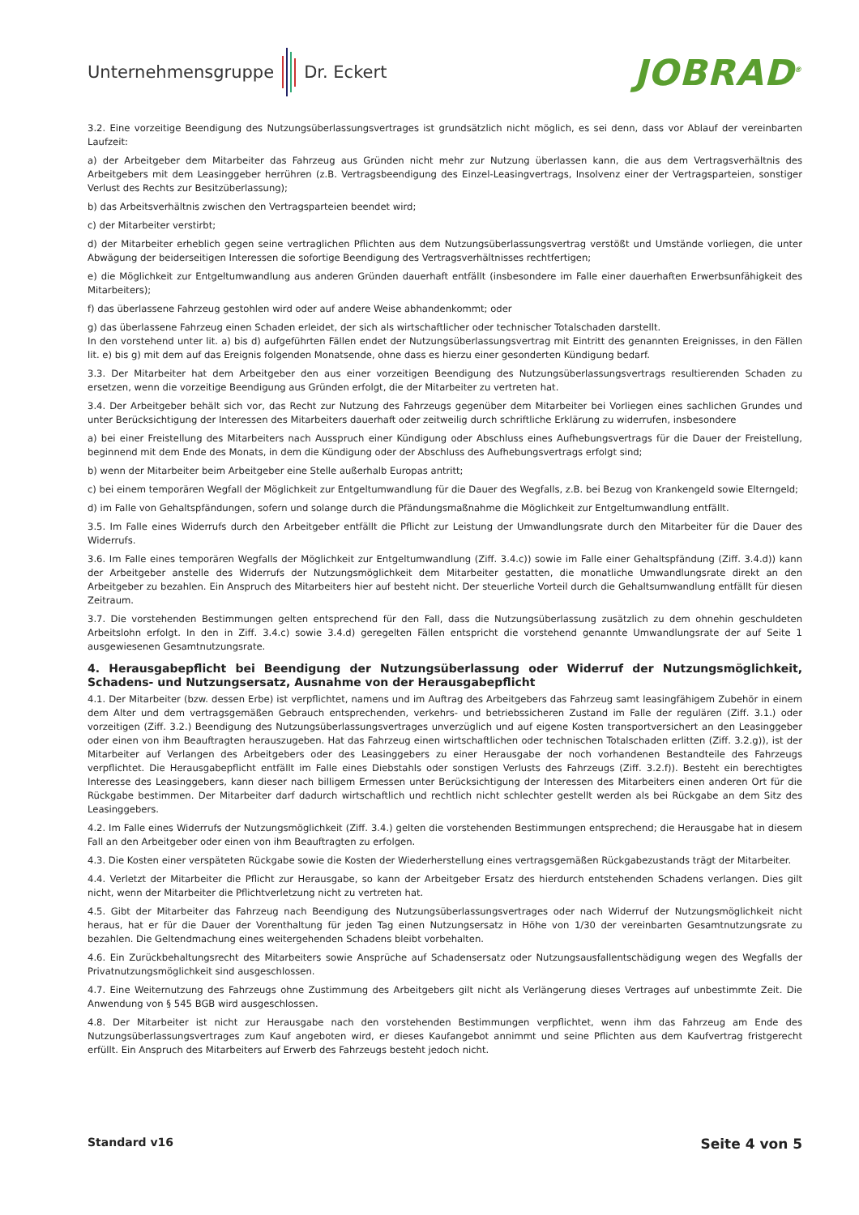Unternehmensgruppe Dr. Eckert
JOBRAD<sup>®</sup>
3.2. Eine vorzeitige Beendigung des Nutzungsüberlassungsvertrages ist grundsätzlich nicht möglich, es sei denn, dass vor Ablauf der vereinbarten Laufzeit:
a) der Arbeitgeber dem Mitarbeiter das Fahrzeug aus Gründen nicht mehr zur Nutzung überlassen kann, die aus dem Vertragsverhältnis des Arbeitgebers mit dem Leasinggeber herrühren (z.B. Vertragsbeendigung des Einzel-Leasingvertrags, Insolvenz einer der Vertragsparteien, sonstiger Verlust des Rechts zur Besitzüberlassung);
b) das Arbeitsverhältnis zwischen den Vertragsparteien beendet wird;
c) der Mitarbeiter verstirbt;
d) der Mitarbeiter erheblich gegen seine vertraglichen Pflichten aus dem Nutzungsüberlassungsvertrag verstößt und Umstände vorliegen, die unter Abwägung der beiderseitigen Interessen die sofortige Beendigung des Vertragsverhältnisses rechtfertigen;
e) die Möglichkeit zur Entgeltumwandlung aus anderen Gründen dauerhaft entfällt (insbesondere im Falle einer dauerhaften Erwerbsunfähigkeit des Mitarbeiters);
f) das überlassene Fahrzeug gestohlen wird oder auf andere Weise abhandenkommt; oder
g) das überlassene Fahrzeug einen Schaden erleidet, der sich als wirtschaftlicher oder technischer Totalschaden darstellt.
In den vorstehend unter lit. a) bis d) aufgeführten Fällen endet der Nutzungsüberlassungsvertrag mit Eintritt des genannten Ereignisses, in den Fällen lit. e) bis g) mit dem auf das Ereignis folgenden Monatsende, ohne dass es hierzu einer gesonderten Kündigung bedarf.
3.3. Der Mitarbeiter hat dem Arbeitgeber den aus einer vorzeitigen Beendigung des Nutzungsüberlassungsvertrags resultierenden Schaden zu ersetzen, wenn die vorzeitige Beendigung aus Gründen erfolgt, die der Mitarbeiter zu vertreten hat.
3.4. Der Arbeitgeber behält sich vor, das Recht zur Nutzung des Fahrzeugs gegenüber dem Mitarbeiter bei Vorliegen eines sachlichen Grundes und unter Berücksichtigung der Interessen des Mitarbeiters dauerhaft oder zeitweilig durch schriftliche Erklärung zu widerrufen, insbesondere
a) bei einer Freistellung des Mitarbeiters nach Ausspruch einer Kündigung oder Abschluss eines Aufhebungsvertrags für die Dauer der Freistellung, beginnend mit dem Ende des Monats, in dem die Kündigung oder der Abschluss des Aufhebungsvertrags erfolgt sind;
b) wenn der Mitarbeiter beim Arbeitgeber eine Stelle außerhalb Europas antritt;
c) bei einem temporären Wegfall der Möglichkeit zur Entgeltumwandlung für die Dauer des Wegfalls, z.B. bei Bezug von Krankengeld sowie Elterngeld;
d) im Falle von Gehaltspfändungen, sofern und solange durch die Pfändungsmaßnahme die Möglichkeit zur Entgeltumwandlung entfällt.
3.5. Im Falle eines Widerrufs durch den Arbeitgeber entfällt die Pflicht zur Leistung der Umwandlungsrate durch den Mitarbeiter für die Dauer des Widerrufs.
3.6. Im Falle eines temporären Wegfalls der Möglichkeit zur Entgeltumwandlung (Ziff. 3.4.c)) sowie im Falle einer Gehaltspfändung (Ziff. 3.4.d)) kann der Arbeitgeber anstelle des Widerrufs der Nutzungsmöglichkeit dem Mitarbeiter gestatten, die monatliche Umwandlungsrate direkt an den Arbeitgeber zu bezahlen. Ein Anspruch des Mitarbeiters hier auf besteht nicht. Der steuerliche Vorteil durch die Gehaltsumwandlung entfällt für diesen Zeitraum.
3.7. Die vorstehenden Bestimmungen gelten entsprechend für den Fall, dass die Nutzungsüberlassung zusätzlich zu dem ohnehin geschuldeten Arbeitslohn erfolgt. In den in Ziff. 3.4.c) sowie 3.4.d) geregelten Fällen entspricht die vorstehend genannte Umwandlungsrate der auf Seite 1 ausgewiesenen Gesamtnutzungsrate.
4. Herausgabepflicht bei Beendigung der Nutzungsüberlassung oder Widerruf der Nutzungsmöglichkeit, Schadens- und Nutzungsersatz, Ausnahme von der Herausgabepflicht
4.1. Der Mitarbeiter (bzw. dessen Erbe) ist verpflichtet, namens und im Auftrag des Arbeitgebers das Fahrzeug samt leasingfähigem Zubehör in einem dem Alter und dem vertragsgemäßen Gebrauch entsprechenden, verkehrs- und betriebssicheren Zustand im Falle der regulären (Ziff. 3.1.) oder vorzeitigen (Ziff. 3.2.) Beendigung des Nutzungsüberlassungsvertrages unverzüglich und auf eigene Kosten transportversichert an den Leasinggeber oder einen von ihm Beauftragten herauszugeben. Hat das Fahrzeug einen wirtschaftlichen oder technischen Totalschaden erlitten (Ziff. 3.2.g)), ist der Mitarbeiter auf Verlangen des Arbeitgebers oder des Leasinggebers zu einer Herausgabe der noch vorhandenen Bestandteile des Fahrzeugs verpflichtet. Die Herausgabepflicht entfällt im Falle eines Diebstahls oder sonstigen Verlusts des Fahrzeugs (Ziff. 3.2.f)). Besteht ein berechtigtes Interesse des Leasinggebers, kann dieser nach billigem Ermessen unter Berücksichtigung der Interessen des Mitarbeiters einen anderen Ort für die Rückgabe bestimmen. Der Mitarbeiter darf dadurch wirtschaftlich und rechtlich nicht schlechter gestellt werden als bei Rückgabe an dem Sitz des Leasinggebers.
4.2. Im Falle eines Widerrufs der Nutzungsmöglichkeit (Ziff. 3.4.) gelten die vorstehenden Bestimmungen entsprechend; die Herausgabe hat in diesem Fall an den Arbeitgeber oder einen von ihm Beauftragten zu erfolgen.
4.3. Die Kosten einer verspäteten Rückgabe sowie die Kosten der Wiederherstellung eines vertragsgemäßen Rückgabezustands trägt der Mitarbeiter.
4.4. Verletzt der Mitarbeiter die Pflicht zur Herausgabe, so kann der Arbeitgeber Ersatz des hierdurch entstehenden Schadens verlangen. Dies gilt nicht, wenn der Mitarbeiter die Pflichtverletzung nicht zu vertreten hat.
4.5. Gibt der Mitarbeiter das Fahrzeug nach Beendigung des Nutzungsüberlassungsvertrages oder nach Widerruf der Nutzungsmöglichkeit nicht heraus, hat er für die Dauer der Vorenthaltung für jeden Tag einen Nutzungsersatz in Höhe von 1/30 der vereinbarten Gesamtnutzungsrate zu bezahlen. Die Geltendmachung eines weitergehenden Schadens bleibt vorbehalten.
4.6. Ein Zurückbehaltungsrecht des Mitarbeiters sowie Ansprüche auf Schadensersatz oder Nutzungsausfallentschädigung wegen des Wegfalls der Privatnutzungsmöglichkeit sind ausgeschlossen.
4.7. Eine Weiternutzung des Fahrzeugs ohne Zustimmung des Arbeitgebers gilt nicht als Verlängerung dieses Vertrages auf unbestimmte Zeit. Die Anwendung von § 545 BGB wird ausgeschlossen.
4.8. Der Mitarbeiter ist nicht zur Herausgabe nach den vorstehenden Bestimmungen verpflichtet, wenn ihm das Fahrzeug am Ende des Nutzungsüberlassungsvertrages zum Kauf angeboten wird, er dieses Kaufangebot annimmt und seine Pflichten aus dem Kaufvertrag fristgerecht erfüllt. Ein Anspruch des Mitarbeiters auf Erwerb des Fahrzeugs besteht jedoch nicht.
Standard v16 Seite 4 von 5